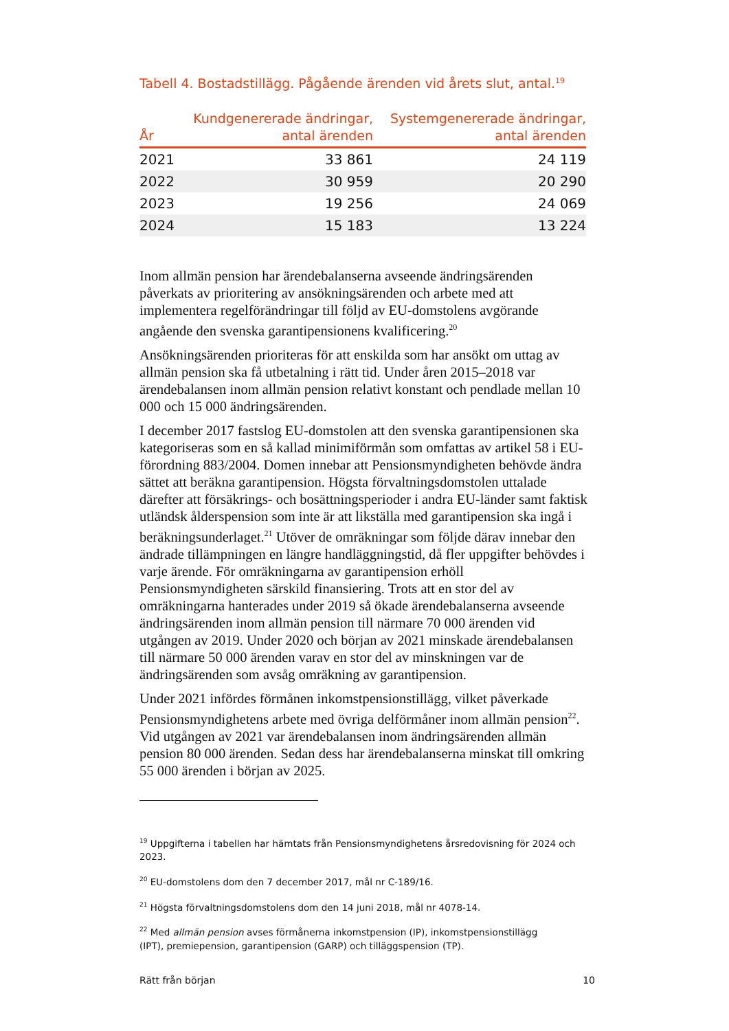Tabell 4. Bostadstillägg. Pågående ärenden vid årets slut, antal.<sup>19</sup>
| År | Kundgenererade ändringar, antal ärenden | Systemgenererade ändringar, antal ärenden |
| --- | --- | --- |
| 2021 | 33 861 | 24 119 |
| 2022 | 30 959 | 20 290 |
| 2023 | 19 256 | 24 069 |
| 2024 | 15 183 | 13 224 |
Inom allmän pension har ärendebalanserna avseende ändringsärenden påverkats av prioritering av ansökningsärenden och arbete med att implementera regelförändringar till följd av EU-domstolens avgörande angående den svenska garantipensionens kvalificering.<sup>20</sup>
Ansökningsärenden prioriteras för att enskilda som har ansökt om uttag av allmän pension ska få utbetalning i rätt tid. Under åren 2015–2018 var ärendebalansen inom allmän pension relativt konstant och pendlade mellan 10 000 och 15 000 ändringsärenden.
I december 2017 fastslog EU-domstolen att den svenska garantipensionen ska kategoriseras som en så kallad minimiförmån som omfattas av artikel 58 i EU-förordning 883/2004. Domen innebar att Pensionsmyndigheten behövde ändra sättet att beräkna garantipension. Högsta förvaltnings­domstolen uttalade därefter att försäkrings- och bosättningsperioder i andra EU-länder samt faktisk utländsk ålderspension som inte är att likställa med garantipension ska ingå i beräkningsunderlaget.<sup>21</sup> Utöver de omräkningar som följde därav innebar den ändrade tillämpningen en längre hand­läggningstid, då fler uppgifter behövdes i varje ärende. För omräkningarna av garantipension erhöll Pensionsmyndigheten särskild finansiering. Trots att en stor del av omräkningarna hanterades under 2019 så ökade ärende­balanserna avseende ändringsärenden inom allmän pension till närmare 70 000 ärenden vid utgången av 2019. Under 2020 och början av 2021 minskade ärendebalansen till närmare 50 000 ärenden varav en stor del av minskningen var de ändringsärenden som avsåg omräkning av garanti­pension.
Under 2021 infördes förmånen inkomstpensionstillägg, vilket påverkade Pensionsmyndighetens arbete med övriga delförmåner inom allmän pension<sup>22</sup>. Vid utgången av 2021 var ärendebalansen inom ändringsärenden allmän pension 80 000 ärenden. Sedan dess har ärendebalanserna minskat till omkring 55 000 ärenden i början av 2025.
<sup>19</sup> Uppgifterna i tabellen har hämtats från Pensionsmyndighetens årsredovisning för 2024 och 2023.
<sup>20</sup> EU-domstolens dom den 7 december 2017, mål nr C-189/16.
<sup>21</sup> Högsta förvaltningsdomstolens dom den 14 juni 2018, mål nr 4078-14.
<sup>22</sup> Med allmän pension avses förmånerna inkomstpension (IP), inkomstpensionstillägg
(IPT), premiepension, garantipension (GARP) och tilläggspension (TP).
Rätt från början 10